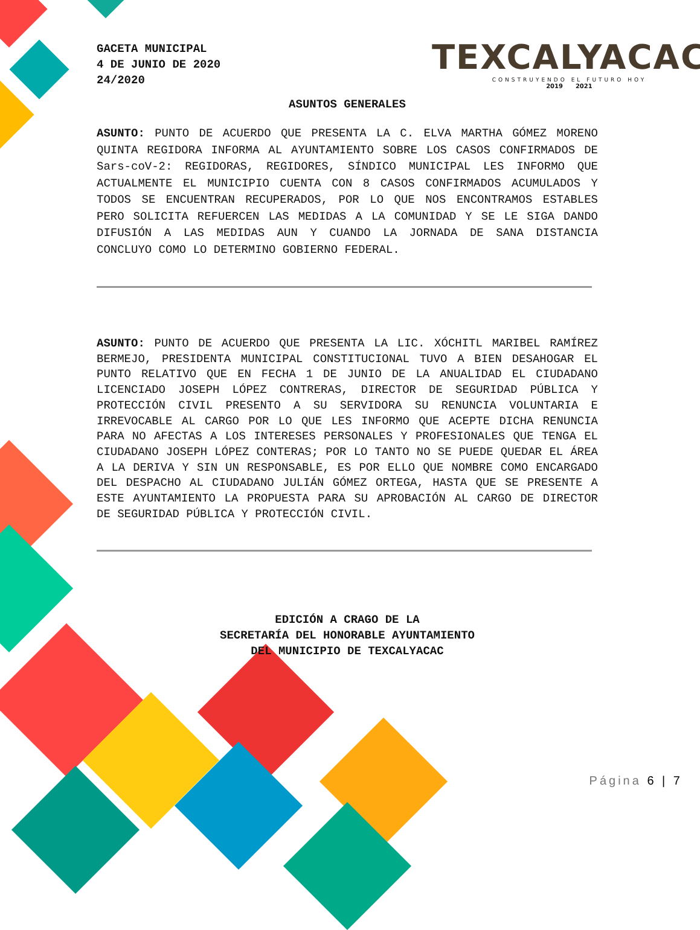GACETA MUNICIPAL
4 DE JUNIO DE 2020
24/2020
TEXCALYACAC
CONSTRUYENDO EL FUTURO HOY
2019 2021
ASUNTOS GENERALES
ASUNTO: PUNTO DE ACUERDO QUE PRESENTA LA C. ELVA MARTHA GÓMEZ MORENO QUINTA REGIDORA INFORMA AL AYUNTAMIENTO SOBRE LOS CASOS CONFIRMADOS DE Sars-coV-2: REGIDORAS, REGIDORES, SÍNDICO MUNICIPAL LES INFORMO QUE ACTUALMENTE EL MUNICIPIO CUENTA CON 8 CASOS CONFIRMADOS ACUMULADOS Y TODOS SE ENCUENTRAN RECUPERADOS, POR LO QUE NOS ENCONTRAMOS ESTABLES PERO SOLICITA REFUERCEN LAS MEDIDAS A LA COMUNIDAD Y SE LE SIGA DANDO DIFUSIÓN A LAS MEDIDAS AUN Y CUANDO LA JORNADA DE SANA DISTANCIA CONCLUYO COMO LO DETERMINO GOBIERNO FEDERAL.
ASUNTO: PUNTO DE ACUERDO QUE PRESENTA LA LIC. XÓCHITL MARIBEL RAMÍREZ BERMEJO, PRESIDENTA MUNICIPAL CONSTITUCIONAL TUVO A BIEN DESAHOGAR EL PUNTO RELATIVO QUE EN FECHA 1 DE JUNIO DE LA ANUALIDAD EL CIUDADANO LICENCIADO JOSEPH LÓPEZ CONTRERAS, DIRECTOR DE SEGURIDAD PÚBLICA Y PROTECCIÓN CIVIL PRESENTO A SU SERVIDORA SU RENUNCIA VOLUNTARIA E IRREVOCABLE AL CARGO POR LO QUE LES INFORMO QUE ACEPTE DICHA RENUNCIA PARA NO AFECTAS A LOS INTERESES PERSONALES Y PROFESIONALES QUE TENGA EL CIUDADANO JOSEPH LÓPEZ CONTERAS; POR LO TANTO NO SE PUEDE QUEDAR EL ÁREA A LA DERIVA Y SIN UN RESPONSABLE, ES POR ELLO QUE NOMBRE COMO ENCARGADO DEL DESPACHO AL CIUDADANO JULIÁN GÓMEZ ORTEGA, HASTA QUE SE PRESENTE A ESTE AYUNTAMIENTO LA PROPUESTA PARA SU APROBACIÓN AL CARGO DE DIRECTOR DE SEGURIDAD PÚBLICA Y PROTECCIÓN CIVIL.
EDICIÓN A CRAGO DE LA
SECRETARÍA DEL HONORABLE AYUNTAMIENTO
DEL MUNICIPIO DE TEXCALYACAC
Página 6 | 7